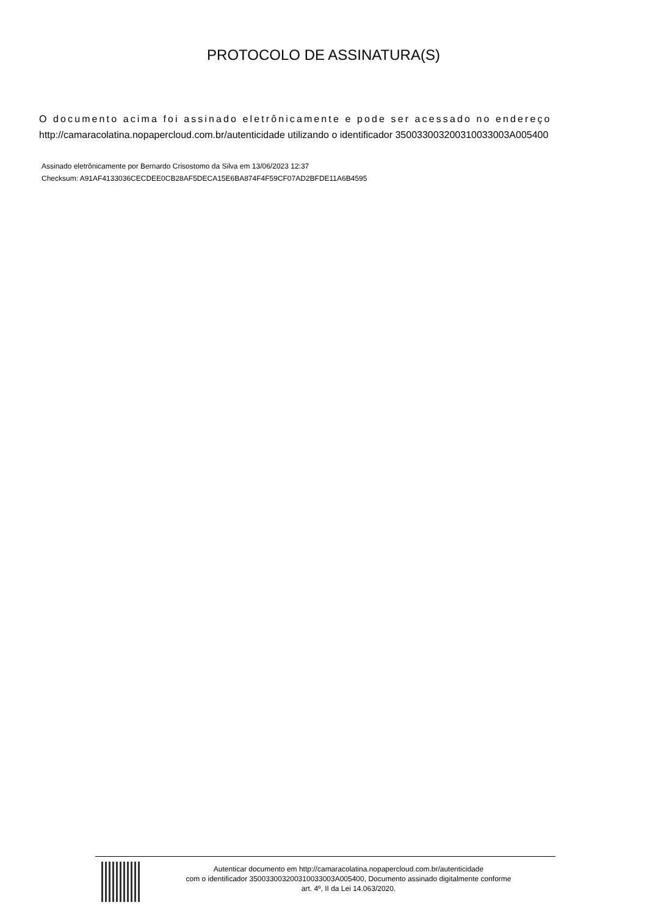PROTOCOLO DE ASSINATURA(S)
O documento acima foi assinado eletrônicamente e pode ser acessado no endereço
http://camaracolatina.nopapercloud.com.br/autenticidade utilizando o identificador 350033003200310033003A005400
Assinado eletrônicamente por Bernardo Crisostomo da Silva em 13/06/2023 12:37
Checksum: A91AF4133036CECDEE0CB28AF5DECA15E6BA874F4F59CF07AD2BFDE11A6B4595
Autenticar documento em http://camaracolatina.nopapercloud.com.br/autenticidade
com o identificador 350033003200310033003A005400, Documento assinado digitalmente conforme
art. 4º, II da Lei 14.063/2020.